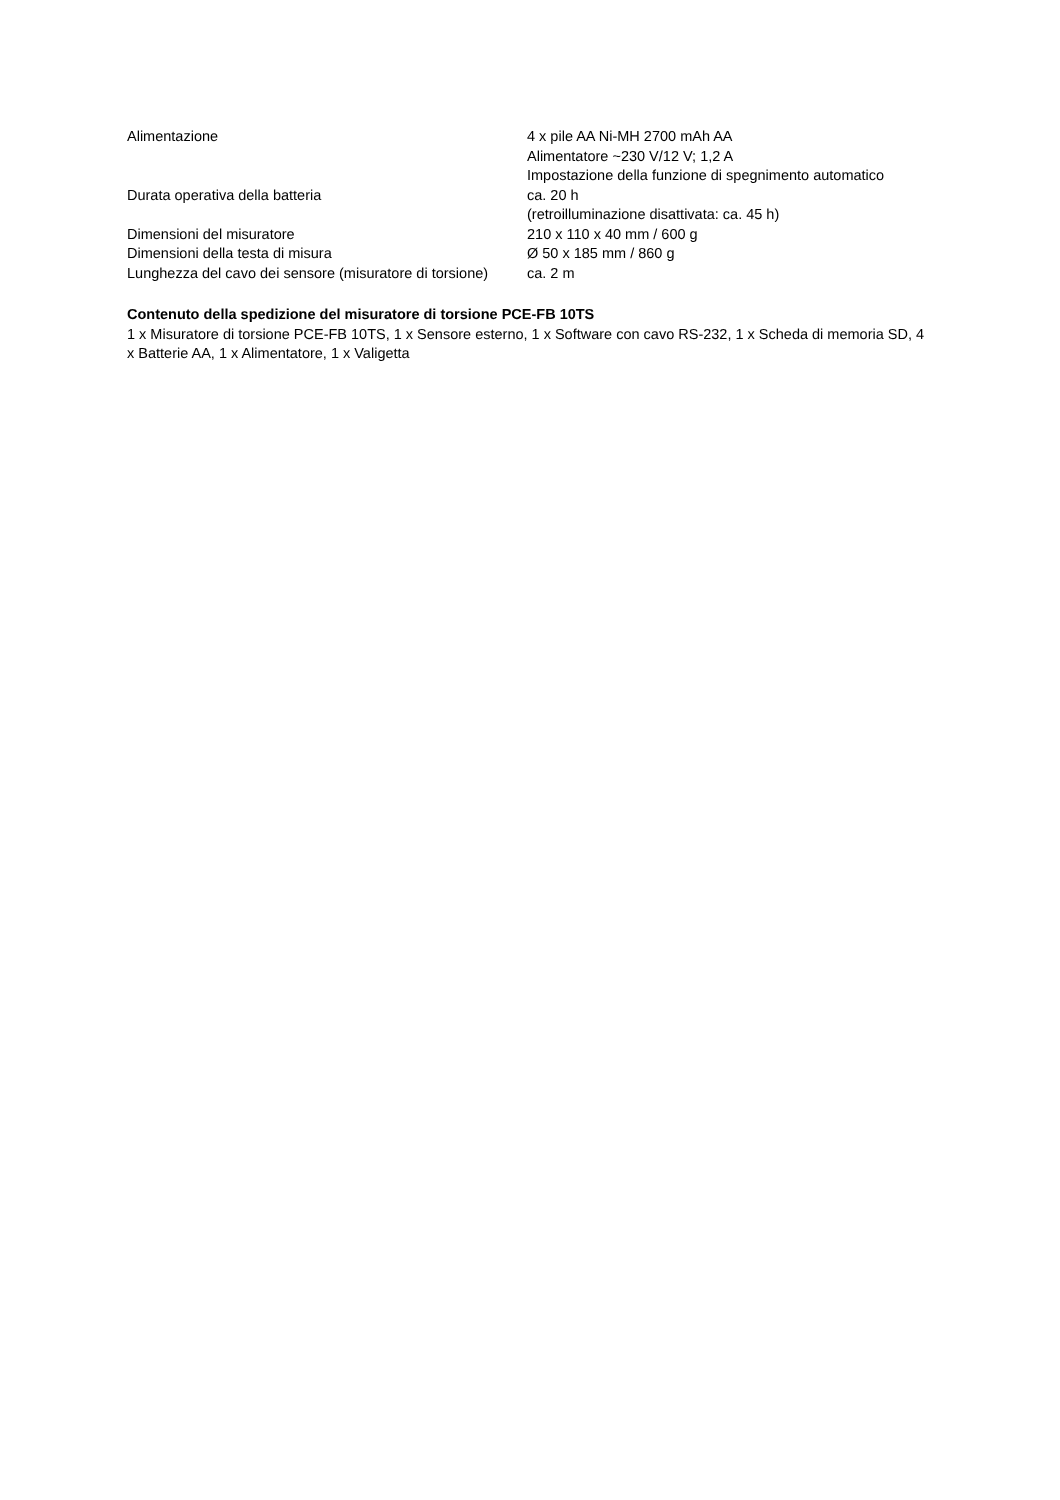| Alimentazione | 4 x pile AA Ni-MH 2700 mAh AA Alimentatore ~230 V/12 V; 1,2 A Impostazione della funzione di spegnimento automatico |
| Durata operativa della batteria | ca. 20 h (retroilluminazione disattivata: ca. 45 h) |
| Dimensioni del misuratore | 210 x 110 x 40 mm / 600 g |
| Dimensioni della testa di misura | Ø 50 x 185 mm / 860 g |
| Lunghezza del cavo dei sensore (misuratore di torsione) | ca. 2 m |
Contenuto della spedizione del misuratore di torsione PCE-FB 10TS
1 x Misuratore di torsione PCE-FB 10TS, 1 x Sensore esterno, 1 x Software con cavo RS-232, 1 x Scheda di memoria SD, 4 x Batterie AA, 1 x Alimentatore, 1 x Valigetta